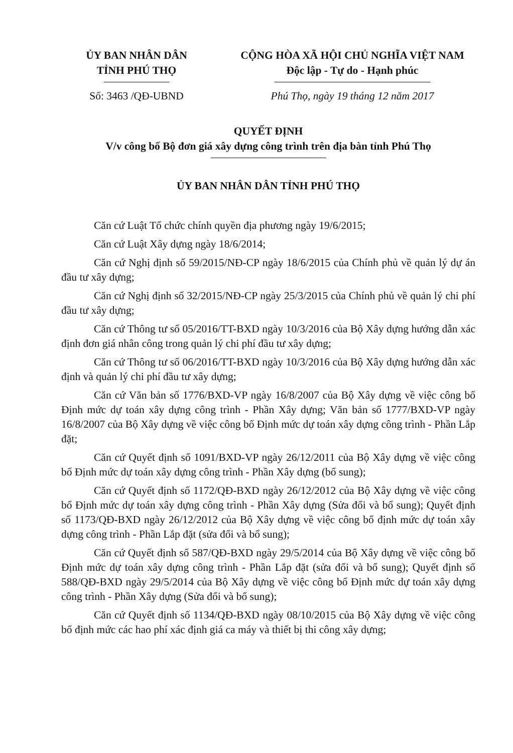ỦY BAN NHÂN DÂN
TỈNH PHÚ THỌ
Số: 3463 /QĐ-UBND
CỘNG HÒA XÃ HỘI CHỦ NGHĨA VIỆT NAM
Độc lập - Tự do - Hạnh phúc
Phú Thọ, ngày 19 tháng 12 năm 2017
QUYẾT ĐỊNH
V/v công bố Bộ đơn giá xây dựng công trình trên địa bàn tỉnh Phú Thọ
ỦY BAN NHÂN DÂN TỈNH PHÚ THỌ
Căn cứ Luật Tổ chức chính quyền địa phương ngày 19/6/2015;
Căn cứ Luật Xây dựng ngày 18/6/2014;
Căn cứ Nghị định số 59/2015/NĐ-CP ngày 18/6/2015 của Chính phủ về quản lý dự án đầu tư xây dựng;
Căn cứ Nghị định số 32/2015/NĐ-CP ngày 25/3/2015 của Chính phủ về quản lý chi phí đầu tư xây dựng;
Căn cứ Thông tư số 05/2016/TT-BXD ngày 10/3/2016 của Bộ Xây dựng hướng dẫn xác định đơn giá nhân công trong quản lý chi phí đầu tư xây dựng;
Căn cứ Thông tư số 06/2016/TT-BXD ngày 10/3/2016 của Bộ Xây dựng hướng dẫn xác định và quản lý chi phí đầu tư xây dựng;
Căn cứ Văn bản số 1776/BXD-VP ngày 16/8/2007 của Bộ Xây dựng về việc công bố Định mức dự toán xây dựng công trình - Phần Xây dựng; Văn bản số 1777/BXD-VP ngày 16/8/2007 của Bộ Xây dựng về việc công bố Định mức dự toán xây dựng công trình - Phần Lắp đặt;
Căn cứ Quyết định số 1091/BXD-VP ngày 26/12/2011 của Bộ Xây dựng về việc công bố Định mức dự toán xây dựng công trình - Phần Xây dựng (bổ sung);
Căn cứ Quyết định số 1172/QĐ-BXD ngày 26/12/2012 của Bộ Xây dựng về việc công bố Định mức dự toán xây dựng công trình - Phần Xây dựng (Sửa đổi và bổ sung); Quyết định số 1173/QĐ-BXD ngày 26/12/2012 của Bộ Xây dựng về việc công bố định mức dự toán xây dựng công trình - Phần Lắp đặt (sửa đổi và bổ sung);
Căn cứ Quyết định số 587/QĐ-BXD ngày 29/5/2014 của Bộ Xây dựng về việc công bố Định mức dự toán xây dựng công trình - Phần Lắp đặt (sửa đổi và bổ sung); Quyết định số 588/QĐ-BXD ngày 29/5/2014 của Bộ Xây dựng về việc công bố Định mức dự toán xây dựng công trình - Phần Xây dựng (Sửa đổi và bổ sung);
Căn cứ Quyết định số 1134/QĐ-BXD ngày 08/10/2015 của Bộ Xây dựng về việc công bố định mức các hao phí xác định giá ca máy và thiết bị thi công xây dựng;